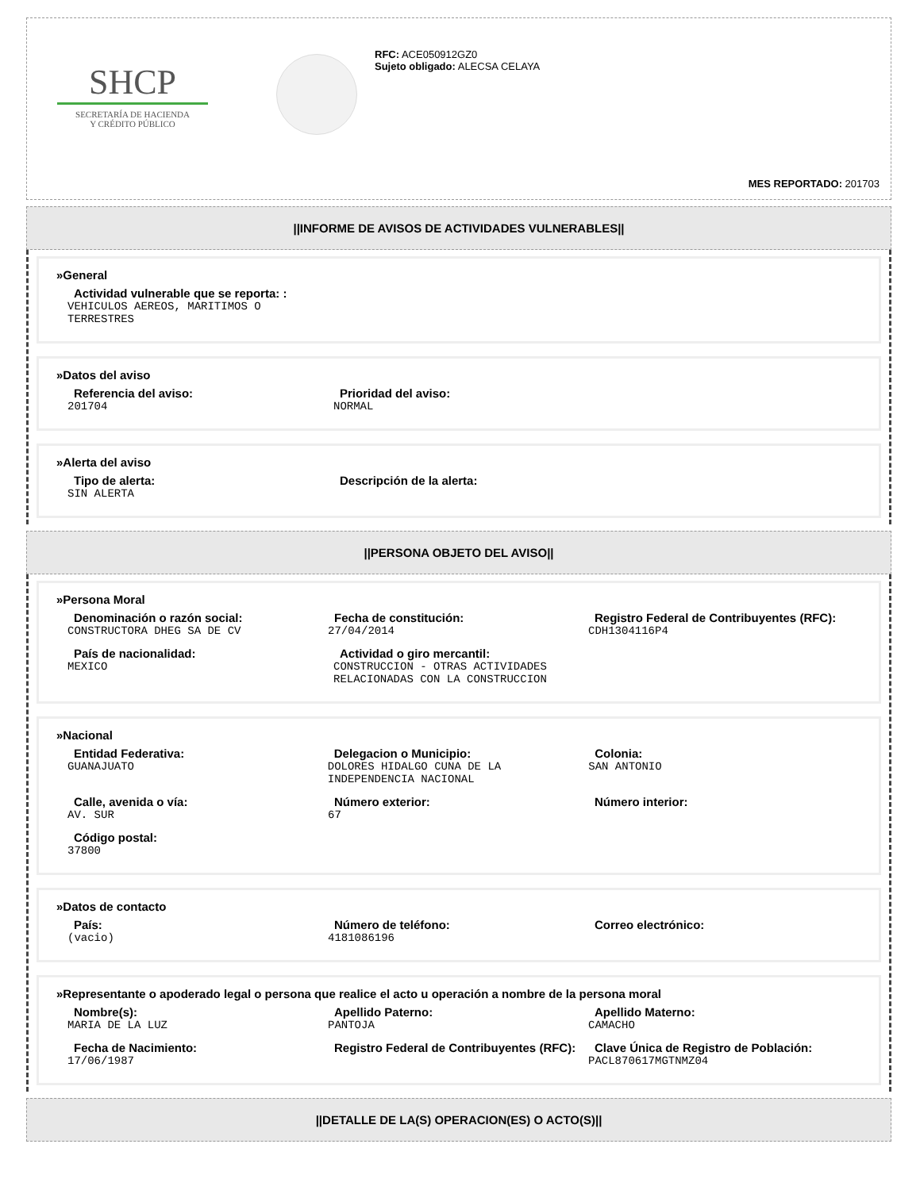SHCP
SECRETARÍA DE HACIENDA
Y CRÉDITO PÚBLICO
RFC: ACE050912GZ0
Sujeto obligado: ALECSA CELAYA
MES REPORTADO: 201703
||INFORME DE AVISOS DE ACTIVIDADES VULNERABLES||
»General
Actividad vulnerable que se reporta: :
VEHICULOS AEREOS, MARITIMOS O TERRESTRES
»Datos del aviso
Referencia del aviso:
201704
Prioridad del aviso:
NORMAL
»Alerta del aviso
Tipo de alerta:
SIN ALERTA
Descripción de la alerta:
||PERSONA OBJETO DEL AVISO||
»Persona Moral
Denominación o razón social:
CONSTRUCTORA DHEG SA DE CV
Fecha de constitución:
27/04/2014
Registro Federal de Contribuyentes (RFC):
CDH1304116P4
País de nacionalidad:
MEXICO
Actividad o giro mercantil:
CONSTRUCCION - OTRAS ACTIVIDADES RELACIONADAS CON LA CONSTRUCCION
»Nacional
Entidad Federativa:
GUANAJUATO
Delegacion o Municipio:
DOLORES HIDALGO CUNA DE LA INDEPENDENCIA NACIONAL
Colonia:
SAN ANTONIO
Calle, avenida o vía:
AV. SUR
Número exterior:
67
Número interior:
Código postal:
37800
»Datos de contacto
País:
(vacio)
Número de teléfono:
4181086196
Correo electrónico:
»Representante o apoderado legal o persona que realice el acto u operación a nombre de la persona moral
Nombre(s):
MARIA DE LA LUZ
Apellido Paterno:
PANTOJA
Apellido Materno:
CAMACHO
Fecha de Nacimiento:
17/06/1987
Registro Federal de Contribuyentes (RFC): Clave Única de Registro de Población:
PACL870617MGTNMZ04
||DETALLE DE LA(S) OPERACION(ES) O ACTO(S)||